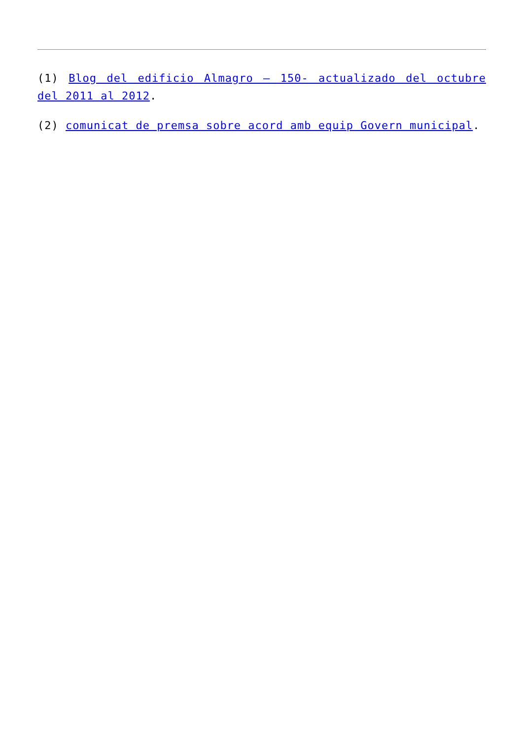(1) Blog del edificio Almagro – 150- actualizado del octubre del 2011 al 2012.
(2) comunicat de premsa sobre acord amb equip Govern municipal.